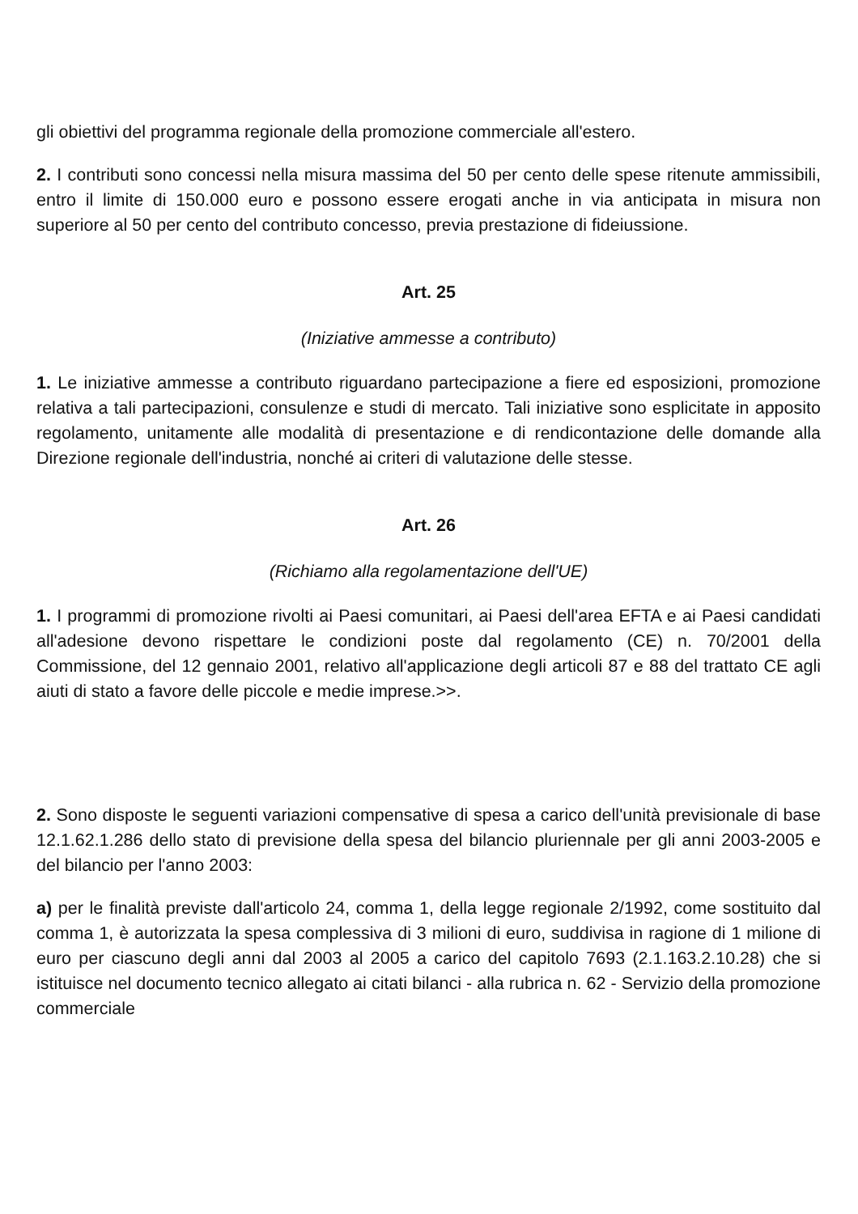gli obiettivi del programma regionale della promozione commerciale all'estero.
2. I contributi sono concessi nella misura massima del 50 per cento delle spese ritenute ammissibili, entro il limite di 150.000 euro e possono essere erogati anche in via anticipata in misura non superiore al 50 per cento del contributo concesso, previa prestazione di fideiussione.
Art. 25
(Iniziative ammesse a contributo)
1. Le iniziative ammesse a contributo riguardano partecipazione a fiere ed esposizioni, promozione relativa a tali partecipazioni, consulenze e studi di mercato. Tali iniziative sono esplicitate in apposito regolamento, unitamente alle modalità di presentazione e di rendicontazione delle domande alla Direzione regionale dell'industria, nonché ai criteri di valutazione delle stesse.
Art. 26
(Richiamo alla regolamentazione dell'UE)
1. I programmi di promozione rivolti ai Paesi comunitari, ai Paesi dell'area EFTA e ai Paesi candidati all'adesione devono rispettare le condizioni poste dal regolamento (CE) n. 70/2001 della Commissione, del 12 gennaio 2001, relativo all'applicazione degli articoli 87 e 88 del trattato CE agli aiuti di stato a favore delle piccole e medie imprese.>>.
2. Sono disposte le seguenti variazioni compensative di spesa a carico dell'unità previsionale di base 12.1.62.1.286 dello stato di previsione della spesa del bilancio pluriennale per gli anni 2003-2005 e del bilancio per l'anno 2003:
a) per le finalità previste dall'articolo 24, comma 1, della legge regionale 2/1992, come sostituito dal comma 1, è autorizzata la spesa complessiva di 3 milioni di euro, suddivisa in ragione di 1 milione di euro per ciascuno degli anni dal 2003 al 2005 a carico del capitolo 7693 (2.1.163.2.10.28) che si istituisce nel documento tecnico allegato ai citati bilanci - alla rubrica n. 62 - Servizio della promozione commerciale